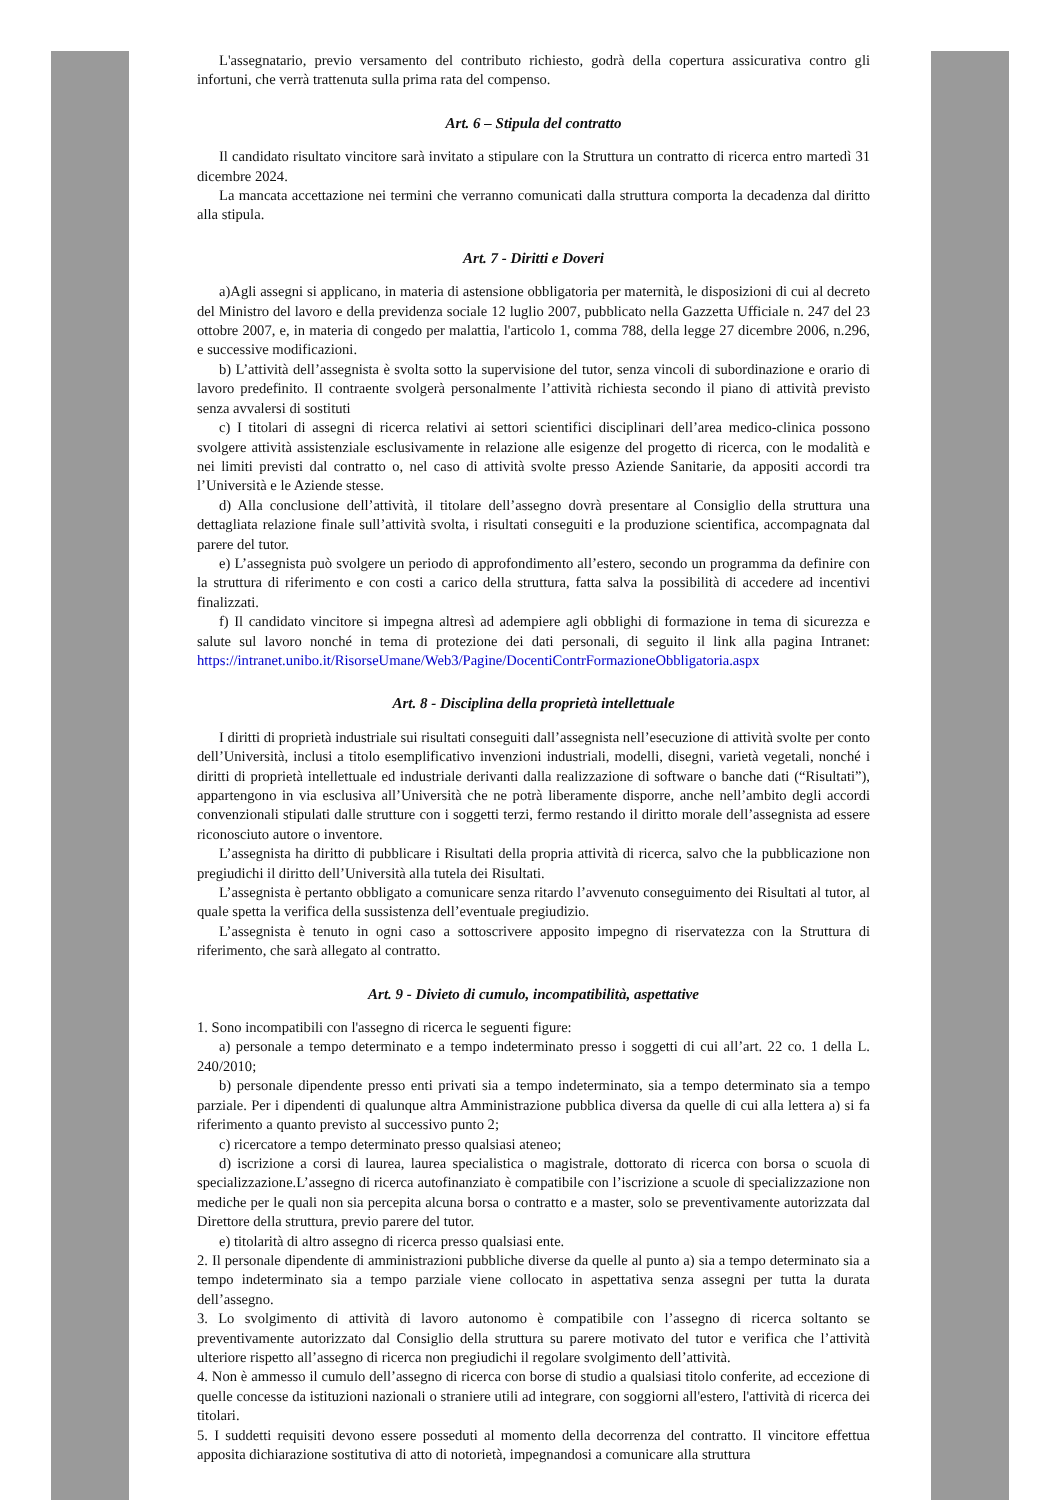L'assegnatario, previo versamento del contributo richiesto, godrà della copertura assicurativa contro gli infortuni, che verrà trattenuta sulla prima rata del compenso.
Art. 6 – Stipula del contratto
Il candidato risultato vincitore sarà invitato a stipulare con la Struttura un contratto di ricerca entro martedì 31 dicembre 2024.
La mancata accettazione nei termini che verranno comunicati dalla struttura comporta la decadenza dal diritto alla stipula.
Art. 7 - Diritti e Doveri
a)Agli assegni si applicano, in materia di astensione obbligatoria per maternità, le disposizioni di cui al decreto del Ministro del lavoro e della previdenza sociale 12 luglio 2007, pubblicato nella Gazzetta Ufficiale n. 247 del 23 ottobre 2007, e, in materia di congedo per malattia, l'articolo 1, comma 788, della legge 27 dicembre 2006, n.296, e successive modificazioni.
b) L’attività dell’assegnista è svolta sotto la supervisione del tutor, senza vincoli di subordinazione e orario di lavoro predefinito. Il contraente svolgerà personalmente l’attività richiesta secondo il piano di attività previsto senza avvalersi di sostituti
c) I titolari di assegni di ricerca relativi ai settori scientifici disciplinari dell’area medico-clinica possono svolgere attività assistenziale esclusivamente in relazione alle esigenze del progetto di ricerca, con le modalità e nei limiti previsti dal contratto o, nel caso di attività svolte presso Aziende Sanitarie, da appositi accordi tra l’Università e le Aziende stesse.
d) Alla conclusione dell’attività, il titolare dell’assegno dovrà presentare al Consiglio della struttura una dettagliata relazione finale sull’attività svolta, i risultati conseguiti e la produzione scientifica, accompagnata dal parere del tutor.
e) L’assegnista può svolgere un periodo di approfondimento all’estero, secondo un programma da definire con la struttura di riferimento e con costi a carico della struttura, fatta salva la possibilità di accedere ad incentivi finalizzati.
f) Il candidato vincitore si impegna altresì ad adempiere agli obblighi di formazione in tema di sicurezza e salute sul lavoro nonché in tema di protezione dei dati personali, di seguito il link alla pagina Intranet: https://intranet.unibo.it/RisorseUmane/Web3/Pagine/DocentiContrFormazioneObbligatoria.aspx
Art. 8 - Disciplina della proprietà intellettuale
I diritti di proprietà industriale sui risultati conseguiti dall’assegnista nell’esecuzione di attività svolte per conto dell’Università, inclusi a titolo esemplificativo invenzioni industriali, modelli, disegni, varietà vegetali, nonché i diritti di proprietà intellettuale ed industriale derivanti dalla realizzazione di software o banche dati (“Risultati”), appartengono in via esclusiva all’Università che ne potrà liberamente disporre, anche nell’ambito degli accordi convenzionali stipulati dalle strutture con i soggetti terzi, fermo restando il diritto morale dell’assegnista ad essere riconosciuto autore o inventore.
L’assegnista ha diritto di pubblicare i Risultati della propria attività di ricerca, salvo che la pubblicazione non pregiudichi il diritto dell’Università alla tutela dei Risultati.
L’assegnista è pertanto obbligato a comunicare senza ritardo l’avvenuto conseguimento dei Risultati al tutor, al quale spetta la verifica della sussistenza dell’eventuale pregiudizio.
L’assegnista è tenuto in ogni caso a sottoscrivere apposito impegno di riservatezza con la Struttura di riferimento, che sarà allegato al contratto.
Art. 9 - Divieto di cumulo, incompatibilità, aspettative
1. Sono incompatibili con l'assegno di ricerca le seguenti figure:
a) personale a tempo determinato e a tempo indeterminato presso i soggetti di cui all’art. 22 co. 1 della L. 240/2010;
b) personale dipendente presso enti privati sia a tempo indeterminato, sia a tempo determinato sia a tempo parziale. Per i dipendenti di qualunque altra Amministrazione pubblica diversa da quelle di cui alla lettera a) si fa riferimento a quanto previsto al successivo punto 2;
c) ricercatore a tempo determinato presso qualsiasi ateneo;
d) iscrizione a corsi di laurea, laurea specialistica o magistrale, dottorato di ricerca con borsa o scuola di specializzazione.L’assegno di ricerca autofinanziato è compatibile con l’iscrizione a scuole di specializzazione non mediche per le quali non sia percepita alcuna borsa o contratto e a master, solo se preventivamente autorizzata dal Direttore della struttura, previo parere del tutor.
e) titolarità di altro assegno di ricerca presso qualsiasi ente.
2. Il personale dipendente di amministrazioni pubbliche diverse da quelle al punto a) sia a tempo determinato sia a tempo indeterminato sia a tempo parziale viene collocato in aspettativa senza assegni per tutta la durata dell’assegno.
3. Lo svolgimento di attività di lavoro autonomo è compatibile con l’assegno di ricerca soltanto se preventivamente autorizzato dal Consiglio della struttura su parere motivato del tutor e verifica che l’attività ulteriore rispetto all’assegno di ricerca non pregiudichi il regolare svolgimento dell’attività.
4. Non è ammesso il cumulo dell’assegno di ricerca con borse di studio a qualsiasi titolo conferite, ad eccezione di quelle concesse da istituzioni nazionali o straniere utili ad integrare, con soggiorni all'estero, l'attività di ricerca dei titolari.
5. I suddetti requisiti devono essere posseduti al momento della decorrenza del contratto. Il vincitore effettua apposita dichiarazione sostitutiva di atto di notorietà, impegnandosi a comunicare alla struttura